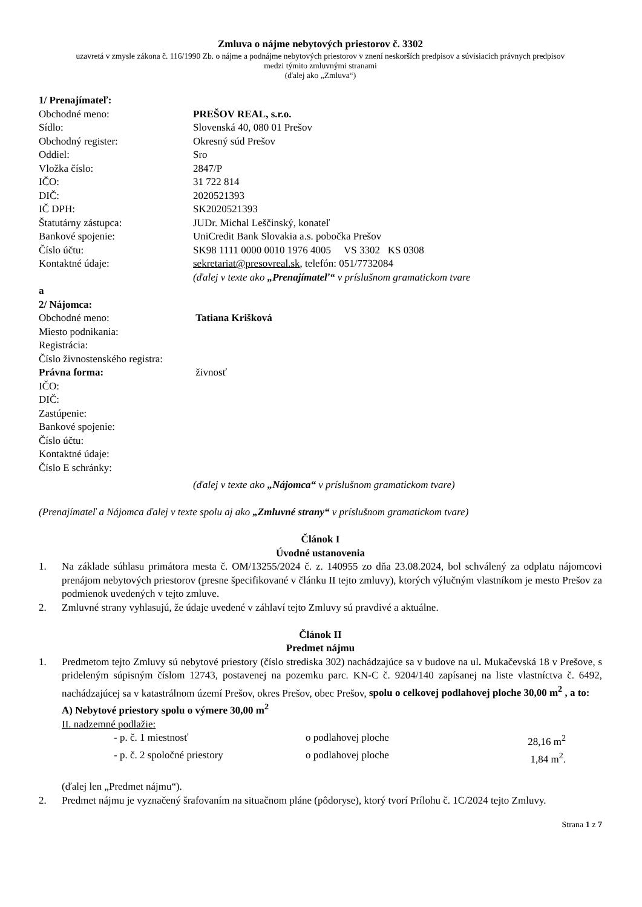Zmluva o nájme nebytových priestorov č. 3302
uzavretá v zmysle zákona č. 116/1990 Zb. o nájme a podnájme nebytových priestorov v znení neskorších predpisov a súvisiacich právnych predpisov
medzi týmito zmluvnými stranami
(ďalej ako „Zmluva“)
1/ Prenajímateľ:
Obchodné meno: PREŠOV REAL, s.r.o.
Sídlo: Slovenská 40, 080 01 Prešov
Obchodný register: Okresný súd Prešov
Oddiel: Sro
Vložka číslo: 2847/P
IČO: 31 722 814
DIČ: 2020521393
IČ DPH: SK2020521393
Štatutárny zástupca: JUDr. Michal Leščinský, konateľ
Bankové spojenie: UniCredit Bank Slovakia a.s. pobočka Prešov
Číslo účtu: SK98 1111 0000 0010 1976 4005 VS 3302 KS 0308
Kontaktné údaje: sekretariat@presovreal.sk, telefón: 051/7732084
(ďalej v texte ako „Prenajímateľ“ v príslušnom gramatickom tvare
a
2/ Nájomca:
Obchodné meno: Tatiana Krišková
Miesto podnikania:
Registrácia:
Číslo živnostenského registra:
Právna forma: živnosť
IČO:
DIČ:
Zastúpenie:
Bankové spojenie:
Číslo účtu:
Kontaktné údaje:
Číslo E schránky:
(ďalej v texte ako „Nájomca“ v príslušnom gramatickom tvare)
(Prenajímateľ a Nájomca ďalej v texte spolu aj ako „Zmluvné strany“ v príslušnom gramatickom tvare)
Článok I
Úvodné ustanovenia
1. Na základe súhlasu primátora mesta č. OM/13255/2024 č. z. 140955 zo dňa 23.08.2024, bol schválený za odplatu nájomcovi prenájom nebytových priestorov (presne špecifikované v článku II tejto zmluvy), ktorých výlučným vlastníkom je mesto Prešov za podmienok uvedených v tejto zmluve.
2. Zmluvné strany vyhlasujú, že údaje uvedené v záhlaví tejto Zmluvy sú pravdivé a aktuálne.
Článok II
Predmet nájmu
1. Predmetom tejto Zmluvy sú nebytové priestory (číslo strediska 302) nachádzajúce sa v budove na ul. Mukačevská 18 v Prešove, s prideleným súpisným číslom 12743, postavenej na pozemku parc. KN-C č. 9204/140 zapísanej na liste vlastníctva č. 6492, nachádzajúcej sa v katastrálnom území Prešov, okres Prešov, obec Prešov, spolu o celkovej podlahovej ploche 30,00 m<sup>2</sup> , a to:
A) Nebytové priestory spolu o výmere 30,00 m<sup>2</sup>
II. nadzemné podlažie:
- p. č. 1 miestnosť o podlahovej ploche 28,16 m<sup>2</sup>
- p. č. 2 spoločné priestory o podlahovej ploche 1,84 m<sup>2</sup>.
(ďalej len „Predmet nájmu“).
2. Predmet nájmu je vyznačený šrafovaním na situačnom pláne (pôdoryse), ktorý tvorí Prílohu č. 1C/2024 tejto Zmluvy.
Strana 1 z 7